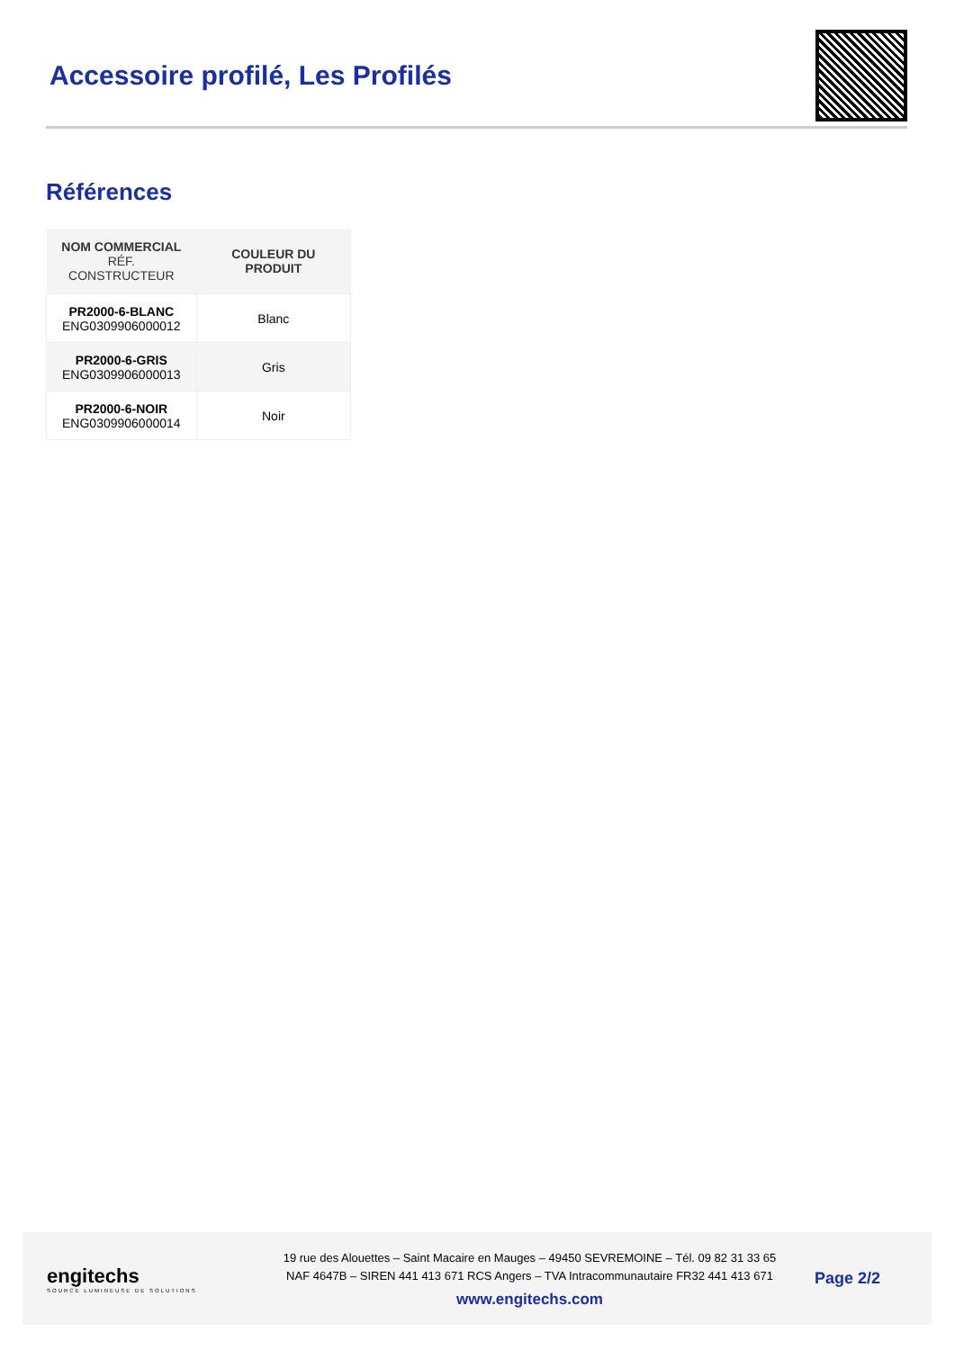Accessoire profilé, Les Profilés
Références
| NOM COMMERCIAL RÉF. CONSTRUCTEUR | COULEUR DU PRODUIT |
| --- | --- |
| PR2000-6-BLANC ENG0309906000012 | Blanc |
| PR2000-6-GRIS ENG0309906000013 | Gris |
| PR2000-6-NOIR ENG0309906000014 | Noir |
engitechs
SOURCE LUMINEUSE DE SOLUTIONS
19 rue des Alouettes – Saint Macaire en Mauges – 49450 SEVREMOINE – Tél. 09 82 31 33 65
NAF 4647B – SIREN 441 413 671 RCS Angers – TVA Intracommunautaire FR32 441 413 671
www.engitechs.com
Page 2/2